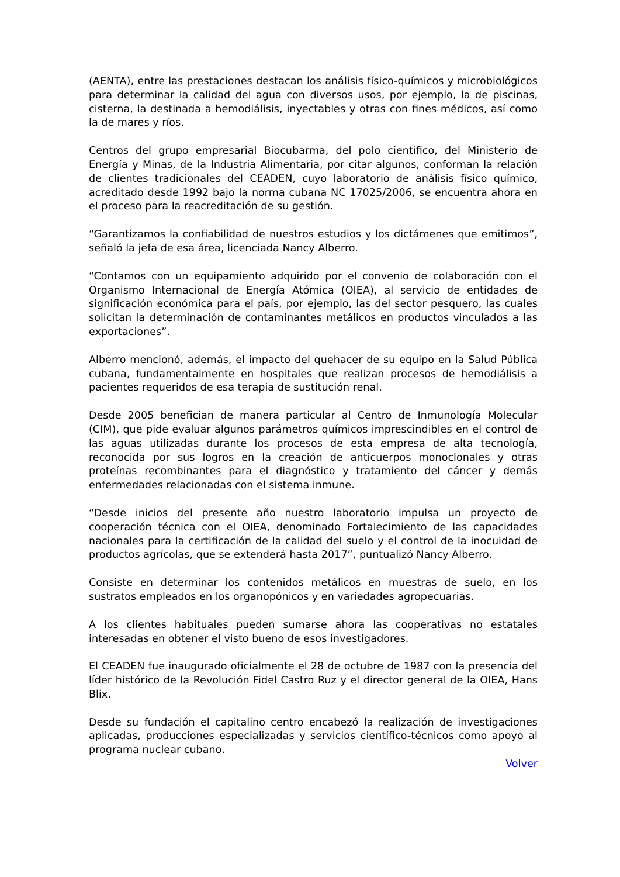(AENTA), entre las prestaciones destacan los análisis físico-químicos y microbiológicos para determinar la calidad del agua con diversos usos, por ejemplo, la de piscinas, cisterna, la destinada a hemodiálisis, inyectables y otras con fines médicos, así como la de mares y ríos.
Centros del grupo empresarial Biocubarma, del polo científico, del Ministerio de Energía y Minas, de la Industria Alimentaria, por citar algunos, conforman la relación de clientes tradicionales del CEADEN, cuyo laboratorio de análisis físico químico, acreditado desde 1992 bajo la norma cubana NC 17025/2006, se encuentra ahora en el proceso para la reacreditación de su gestión.
“Garantizamos la confiabilidad de nuestros estudios y los dictámenes que emitimos”, señaló la jefa de esa área, licenciada Nancy Alberro.
“Contamos con un equipamiento adquirido por el convenio de colaboración con el Organismo Internacional de Energía Atómica (OIEA), al servicio de entidades de significación económica para el país, por ejemplo, las del sector pesquero, las cuales solicitan la determinación de contaminantes metálicos en productos vinculados a las exportaciones”.
Alberro mencionó, además, el impacto del quehacer de su equipo en la Salud Pública cubana, fundamentalmente en hospitales que realizan procesos de hemodiálisis a pacientes requeridos de esa terapia de sustitución renal.
Desde 2005 benefician de manera particular al Centro de Inmunología Molecular (CIM), que pide evaluar algunos parámetros químicos imprescindibles en el control de las aguas utilizadas durante los procesos de esta empresa de alta tecnología, reconocida por sus logros en la creación de anticuerpos monoclonales y otras proteínas recombinantes para el diagnóstico y tratamiento del cáncer y demás enfermedades relacionadas con el sistema inmune.
“Desde inicios del presente año nuestro laboratorio impulsa un proyecto de cooperación técnica con el OIEA, denominado Fortalecimiento de las capacidades nacionales para la certificación de la calidad del suelo y el control de la inocuidad de productos agrícolas, que se extenderá hasta 2017”, puntualizó Nancy Alberro.
Consiste en determinar los contenidos metálicos en muestras de suelo, en los sustratos empleados en los organopónicos y en variedades agropecuarias.
A los clientes habituales pueden sumarse ahora las cooperativas no estatales interesadas en obtener el visto bueno de esos investigadores.
El CEADEN fue inaugurado oficialmente el 28 de octubre de 1987 con la presencia del líder histórico de la Revolución Fidel Castro Ruz y el director general de la OIEA, Hans Blix.
Desde su fundación el capitalino centro encabezó la realización de investigaciones aplicadas, producciones especializadas y servicios científico-técnicos como apoyo al programa nuclear cubano.
Volver